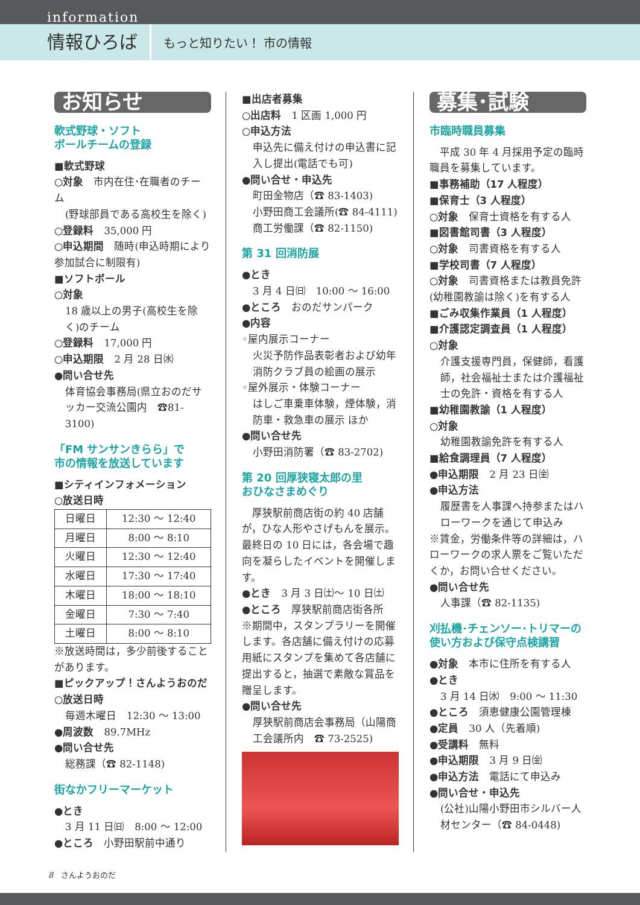information
情報ひろば
もっと知りたい！ 市の情報
お知らせ
軟式野球・ソフト
ボールチームの登録
■軟式野球
○対象　市内在住･在職者のチーム
(野球部員である高校生を除く)
○登録料　35,000 円
○申込期間　随時(申込時期により参加試合に制限有)
■ソフトボール
○対象
18 歳以上の男子(高校生を除く)のチーム
○登録料　17,000 円
○申込期限　2 月 28 日㈬
●問い合せ先
体育協会事務局(県立おのだサッカー交流公園内　☎81-3100)
「FM サンサンきらら」で
市の情報を放送しています
■シティインフォメーション
○放送日時
| 日曜日 | 12:30 ～ 12:40 |
| 月曜日 | 8:00 ～ 8:10 |
| 火曜日 | 12:30 ～ 12:40 |
| 水曜日 | 17:30 ～ 17:40 |
| 木曜日 | 18:00 ～ 18:10 |
| 金曜日 | 7:30 ～ 7:40 |
| 土曜日 | 8:00 ～ 8:10 |
※放送時間は，多少前後することがあります。
■ピックアップ！さんようおのだ
○放送日時
毎週木曜日　12:30 ～ 13:00
●周波数　89.7MHz
●問い合せ先
総務課（☎ 82-1148)
街なかフリーマーケット
●とき
3 月 11 日㈰　8:00 ～ 12:00
●ところ　小野田駅前中通り
■出店者募集
○出店料　1 区画 1,000 円
○申込方法
申込先に備え付けの申込書に記入し提出(電話でも可)
●問い合せ・申込先
町田金物店（☎ 83-1403)
小野田商工会議所(☎ 84-4111)
商工労働課（☎ 82-1150)
第 31 回消防展
●とき
3 月 4 日㈰　10:00 ～ 16:00
●ところ　おのだサンパーク
●内容
◦屋内展示コーナー
火災予防作品表彰者および幼年消防クラブ員の絵画の展示
◦屋外展示・体験コーナー
はしご車乗車体験，煙体験，消防車・救急車の展示 ほか
●問い合せ先
小野田消防署（☎ 83-2702)
第 20 回厚狭寝太郎の里
おひなさまめぐり
　厚狭駅前商店街の約 40 店舗が，ひな人形やさげもんを展示。最終日の 10 日には，各会場で趣向を凝らしたイベントを開催します。
●とき　3 月 3 日㈯～ 10 日㈯
●ところ　厚狭駅前商店街各所
※期間中，スタンプラリーを開催します。各店舗に備え付けの応募用紙にスタンプを集めて各店舗に提出すると，抽選で素敵な賞品を贈呈します。
●問い合せ先
厚狭駅前商店会事務局（山陽商工会議所内　☎ 73-2525)
募集･試験
市臨時職員募集
　平成 30 年 4 月採用予定の臨時職員を募集しています。
■事務補助（17 人程度）
■保育士（3 人程度）
○対象　保育士資格を有する人
■図書館司書（3 人程度）
○対象　司書資格を有する人
■学校司書（7 人程度）
○対象　司書資格または教員免許(幼稚園教諭は除く)を有する人
■ごみ収集作業員（1 人程度）
■介護認定調査員（1 人程度）
○対象
介護支援専門員，保健師，看護師，社会福祉士または介護福祉士の免許・資格を有する人
■幼稚園教諭（1 人程度）
○対象
幼稚園教諭免許を有する人
■給食調理員（7 人程度）
●申込期限　2 月 23 日㈮
●申込方法
履歴書を人事課へ持参またはハローワークを通じて申込み
※賃金，労働条件等の詳細は，ハローワークの求人票をご覧いただくか，お問い合せください。
●問い合せ先
人事課（☎ 82-1135)
刈払機･チェンソー･トリマーの使い方および保守点検講習
●対象　本市に住所を有する人
●とき
3 月 14 日㈬　9:00 ～ 11:30
●ところ　須恵健康公園管理棟
●定員　30 人（先着順)
●受講料　無料
●申込期限　3 月 9 日㈮
●申込方法　電話にて申込み
●問い合せ・申込先
(公社)山陽小野田市シルバー人材センター（☎ 84-0448)
8　さんようおのだ